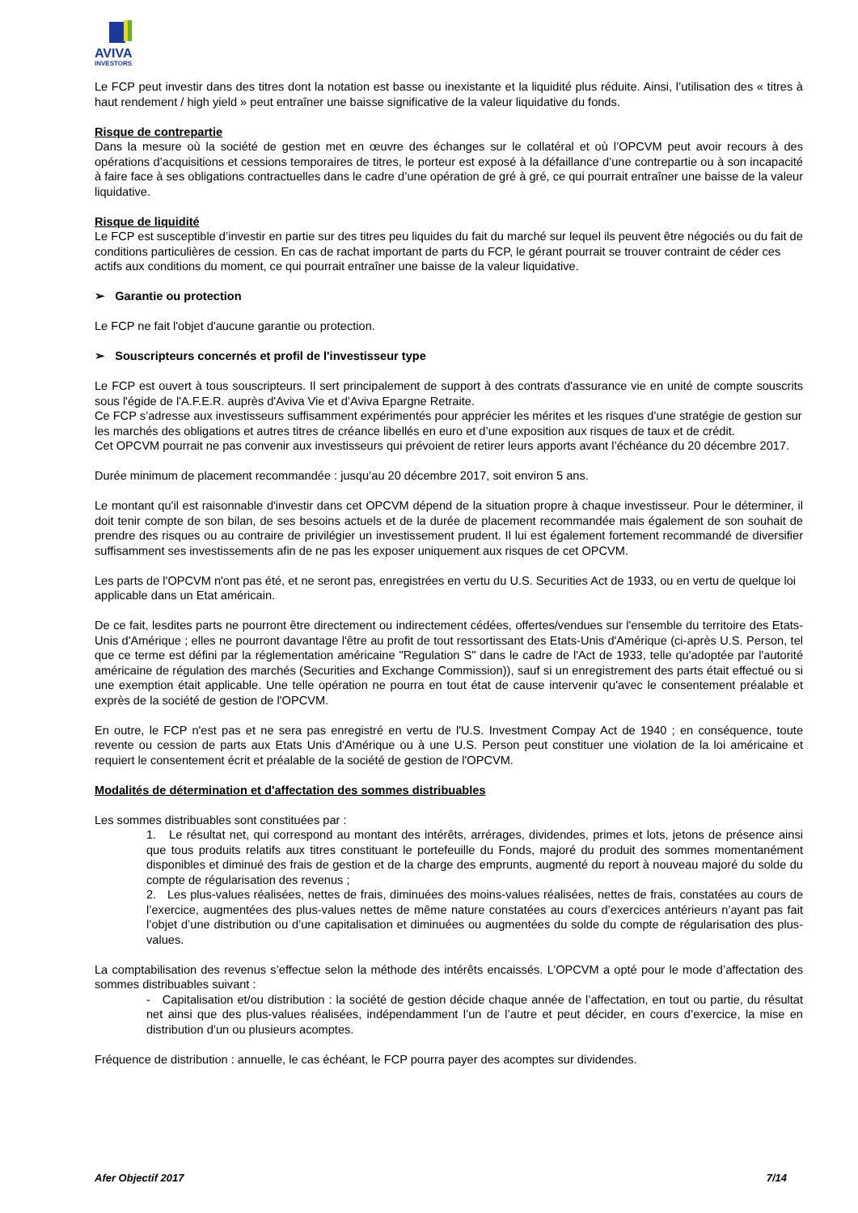AVIVA
INVESTORS
Le FCP peut investir dans des titres dont la notation est basse ou inexistante et la liquidité plus réduite. Ainsi, l’utilisation des « titres à haut rendement / high yield » peut entraîner une baisse significative de la valeur liquidative du fonds.
Risque de contrepartie
Dans la mesure où la société de gestion met en œuvre des échanges sur le collatéral et où l’OPCVM peut avoir recours à des opérations d’acquisitions et cessions temporaires de titres, le porteur est exposé à la défaillance d’une contrepartie ou à son incapacité à faire face à ses obligations contractuelles dans le cadre d’une opération de gré à gré, ce qui pourrait entraîner une baisse de la valeur liquidative.
Risque de liquidité
Le FCP est susceptible d’investir en partie sur des titres peu liquides du fait du marché sur lequel ils peuvent être négociés ou du fait de conditions particulières de cession. En cas de rachat important de parts du FCP, le gérant pourrait se trouver contraint de céder ces actifs aux conditions du moment, ce qui pourrait entraîner une baisse de la valeur liquidative.
➢ Garantie ou protection
Le FCP ne fait l'objet d'aucune garantie ou protection.
➢ Souscripteurs concernés et profil de l'investisseur type
Le FCP est ouvert à tous souscripteurs. Il sert principalement de support à des contrats d'assurance vie en unité de compte souscrits sous l'égide de l'A.F.E.R. auprès d'Aviva Vie et d’Aviva Epargne Retraite.
Ce FCP s’adresse aux investisseurs suffisamment expérimentés pour apprécier les mérites et les risques d’une stratégie de gestion sur les marchés des obligations et autres titres de créance libellés en euro et d’une exposition aux risques de taux et de crédit.
Cet OPCVM pourrait ne pas convenir aux investisseurs qui prévoient de retirer leurs apports avant l’échéance du 20 décembre 2017.
Durée minimum de placement recommandée : jusqu’au 20 décembre 2017, soit environ 5 ans.
Le montant qu'il est raisonnable d'investir dans cet OPCVM dépend de la situation propre à chaque investisseur. Pour le déterminer, il doit tenir compte de son bilan, de ses besoins actuels et de la durée de placement recommandée mais également de son souhait de prendre des risques ou au contraire de privilégier un investissement prudent. Il lui est également fortement recommandé de diversifier suffisamment ses investissements afin de ne pas les exposer uniquement aux risques de cet OPCVM.
Les parts de l'OPCVM n'ont pas été, et ne seront pas, enregistrées en vertu du U.S. Securities Act de 1933, ou en vertu de quelque loi applicable dans un Etat américain.
De ce fait, lesdites parts ne pourront être directement ou indirectement cédées, offertes/vendues sur l'ensemble du territoire des Etats-Unis d'Amérique ; elles ne pourront davantage l'être au profit de tout ressortissant des Etats-Unis d'Amérique (ci-après U.S. Person, tel que ce terme est défini par la réglementation américaine "Regulation S" dans le cadre de l'Act de 1933, telle qu'adoptée par l'autorité américaine de régulation des marchés (Securities and Exchange Commission)), sauf si un enregistrement des parts était effectué ou si une exemption était applicable. Une telle opération ne pourra en tout état de cause intervenir qu'avec le consentement préalable et exprès de la société de gestion de l'OPCVM.
En outre, le FCP n'est pas et ne sera pas enregistré en vertu de l'U.S. Investment Compay Act de 1940 ; en conséquence, toute revente ou cession de parts aux Etats Unis d'Amérique ou à une U.S. Person peut constituer une violation de la loi américaine et requiert le consentement écrit et préalable de la société de gestion de l'OPCVM.
Modalités de détermination et d'affectation des sommes distribuables
Les sommes distribuables sont constituées par :
1. Le résultat net, qui correspond au montant des intérêts, arrérages, dividendes, primes et lots, jetons de présence ainsi que tous produits relatifs aux titres constituant le portefeuille du Fonds, majoré du produit des sommes momentanément disponibles et diminué des frais de gestion et de la charge des emprunts, augmenté du report à nouveau majoré du solde du compte de régularisation des revenus ;
2. Les plus-values réalisées, nettes de frais, diminuées des moins-values réalisées, nettes de frais, constatées au cours de l’exercice, augmentées des plus-values nettes de même nature constatées au cours d’exercices antérieurs n’ayant pas fait l’objet d’une distribution ou d’une capitalisation et diminuées ou augmentées du solde du compte de régularisation des plus-values.
La comptabilisation des revenus s’effectue selon la méthode des intérêts encaissés. L’OPCVM a opté pour le mode d’affectation des sommes distribuables suivant :
- Capitalisation et/ou distribution : la société de gestion décide chaque année de l’affectation, en tout ou partie, du résultat net ainsi que des plus-values réalisées, indépendamment l’un de l’autre et peut décider, en cours d’exercice, la mise en distribution d’un ou plusieurs acomptes.
Fréquence de distribution : annuelle, le cas échéant, le FCP pourra payer des acomptes sur dividendes.
Afer Objectif 2017 7/14